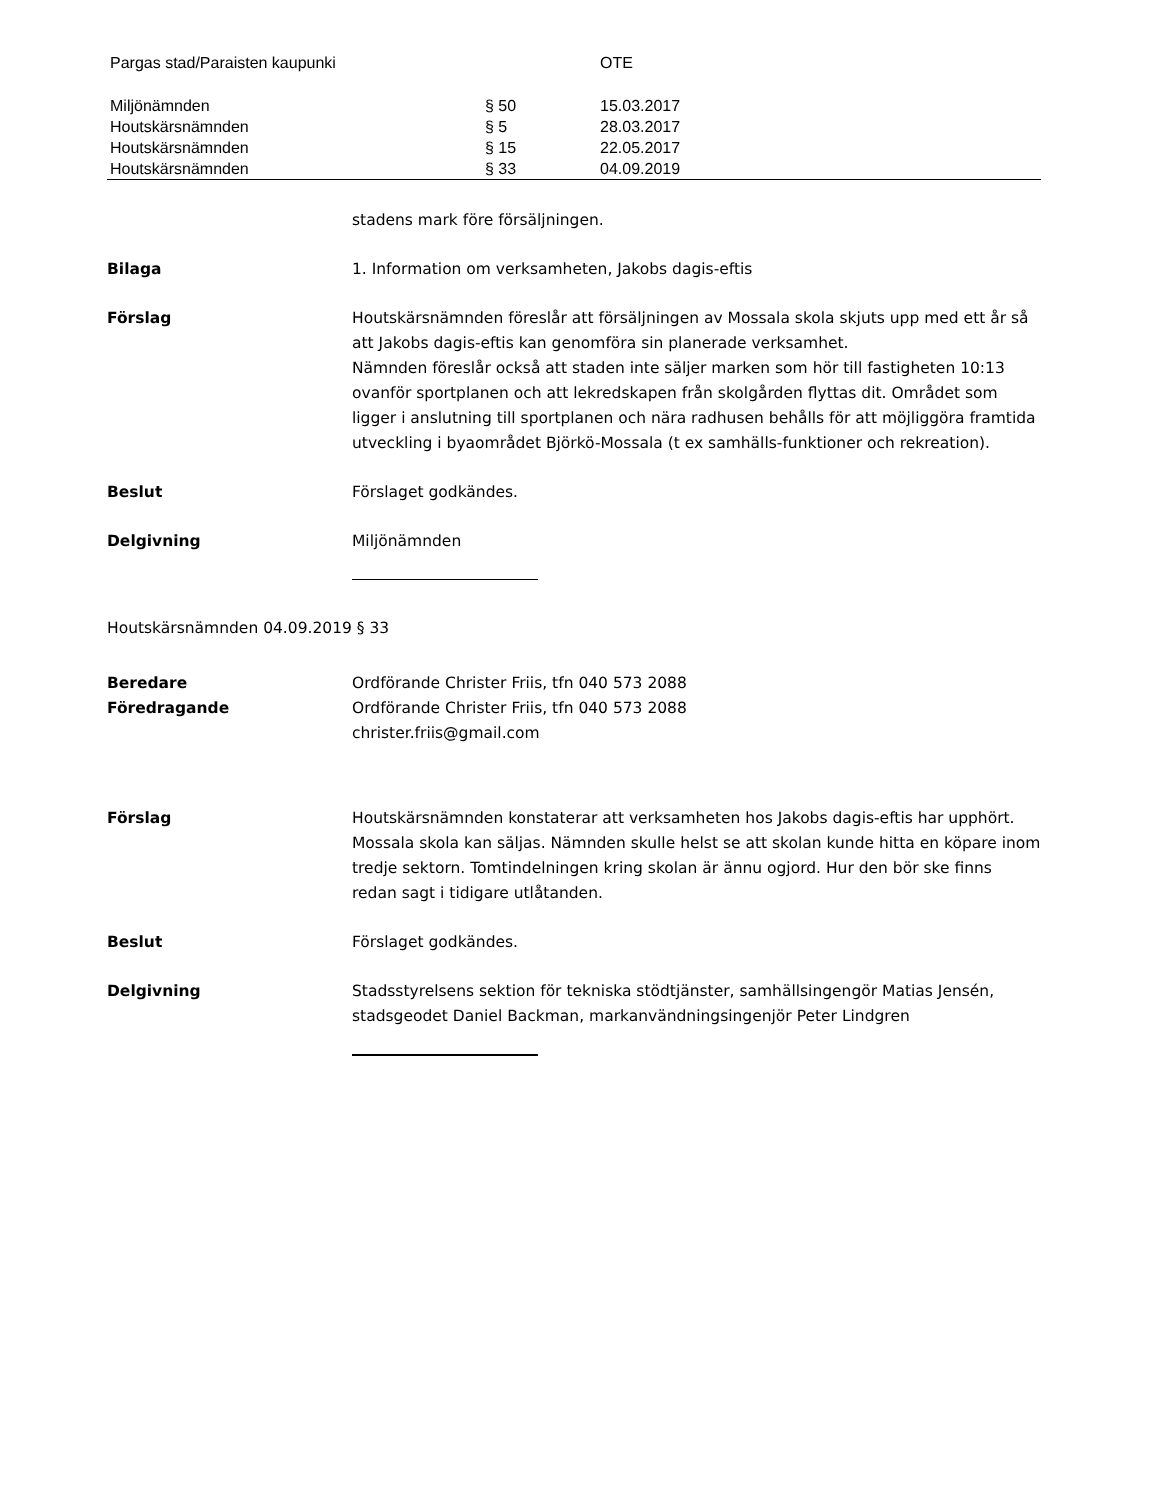| Pargas stad/Paraisten kaupunki | | OTE |
| Miljönämnden | § 50 | 15.03.2017 |
| Houtskärsnämnden | § 5 | 28.03.2017 |
| Houtskärsnämnden | § 15 | 22.05.2017 |
| Houtskärsnämnden | § 33 | 04.09.2019 |
stadens mark före försäljningen.
Bilaga 1. Information om verksamheten, Jakobs dagis-eftis
Förslag Houtskärsnämnden föreslår att försäljningen av Mossala skola skjuts upp med ett år så att Jakobs dagis-eftis kan genomföra sin planerade verksamhet.
Nämnden föreslår också att staden inte säljer marken som hör till fastigheten 10:13 ovanför sportplanen och att lekredskapen från skolgården flyttas dit. Området som ligger i anslutning till sportplanen och nära radhusen behålls för att möjliggöra framtida utveckling i byaområdet Björkö-Mossala (t ex samhälls-funktioner och rekreation).
Beslut Förslaget godkändes.
Delgivning Miljönämnden
Houtskärsnämnden 04.09.2019 § 33
Beredare
Föredragande
Ordförande Christer Friis, tfn 040 573 2088
Ordförande Christer Friis, tfn 040 573 2088
christer.friis@gmail.com
Förslag Houtskärsnämnden konstaterar att verksamheten hos Jakobs dagis-eftis har upphört. Mossala skola kan säljas. Nämnden skulle helst se att skolan kunde hitta en köpare inom tredje sektorn. Tomtindelningen kring skolan är ännu ogjord. Hur den bör ske finns redan sagt i tidigare utlåtanden.
Beslut Förslaget godkändes.
Delgivning Stadsstyrelsens sektion för tekniska stödtjänster, samhällsingengör Matias Jensén, stadsgeodet Daniel Backman, markanvändningsingenjör Peter Lindgren